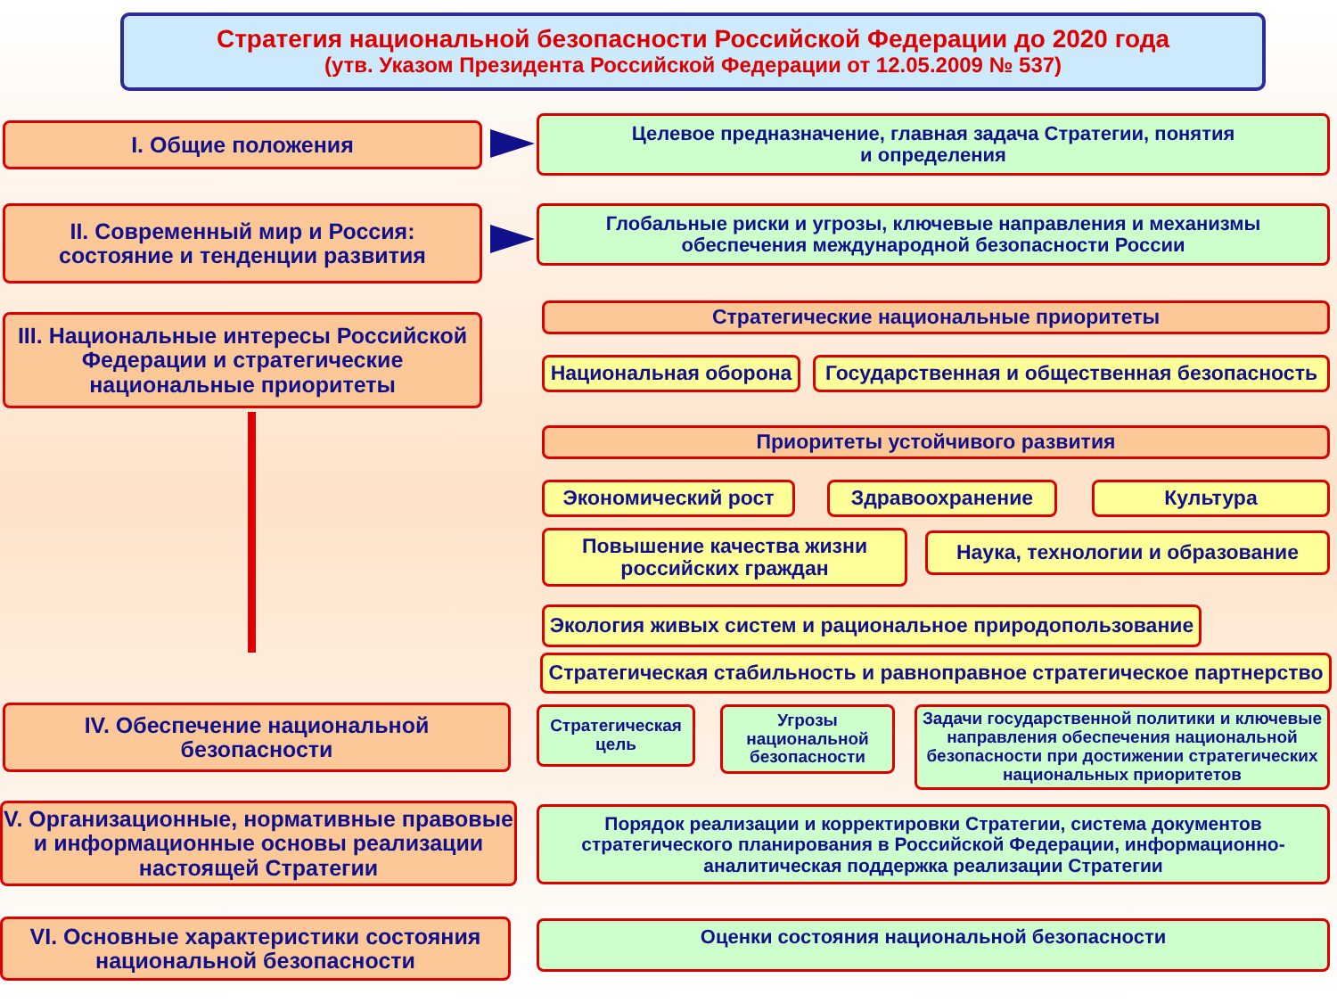Стратегия национальной безопасности Российской Федерации до 2020 года
(утв. Указом Президента Российской Федерации от 12.05.2009 № 537)
I. Общие положения
Целевое предназначение, главная задача Стратегии, понятия
и определения
II. Современный мир и Россия:
состояние и тенденции развития
Глобальные риски и угрозы, ключевые направления и механизмы
обеспечения международной безопасности России
III. Национальные интересы Российской
Федерации и стратегические
национальные приоритеты
Стратегические национальные приоритеты
Национальная оборона
Государственная и общественная безопасность
Приоритеты устойчивого развития
Экономический рост Здравоохранение Культура
Повышение качества жизни
российских граждан
Наука, технологии и образование
Экология живых систем и рациональное природопользование
Стратегическая стабильность и равноправное стратегическое партнерство
IV. Обеспечение национальной
безопасности
Стратегическая
цель
Угрозы
национальной
безопасности
Задачи государственной политики и ключевые направления обеспечения национальной безопасности при достижении стратегических национальных приоритетов
V. Организационные, нормативные правовые
и информационные основы реализации
настоящей Стратегии
Порядок реализации и корректировки Стратегии, система документов стратегического планирования в Российской Федерации, информационно-аналитическая поддержка реализации Стратегии
VI. Основные характеристики состояния
национальной безопасности
Оценки состояния национальной безопасности